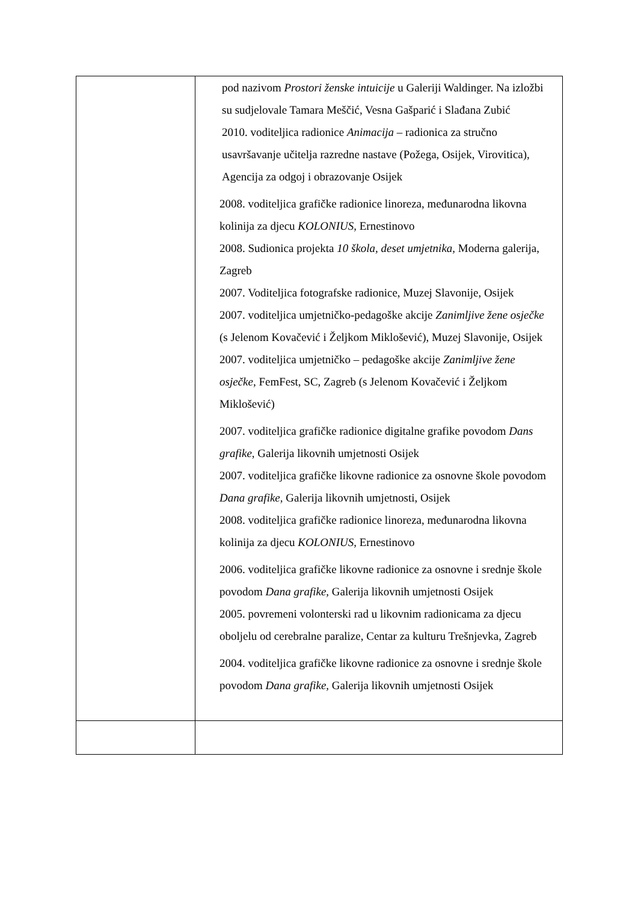| | pod nazivom Prostori ženske intuicije u Galeriji Waldinger. Na izložbi su sudjelovale Tamara Meščić, Vesna Gašparić i Slađana Zubić 2010. voditeljica radionice Animacija – radionica za stručno usavršavanje učitelja razredne nastave (Požega, Osijek, Virovitica), Agencija za odgoj i obrazovanje Osijek 2008. voditeljica grafičke radionice linoreza, međunarodna likovna kolinija za djecu KOLONIUS, Ernestinovo 2008. Sudionica projekta 10 škola, deset umjetnika, Moderna galerija, Zagreb 2007. Voditeljica fotografske radionice, Muzej Slavonije, Osijek 2007. voditeljica umjetničko-pedagoške akcije Zanimljive žene osječke (s Jelenom Kovačević i Željkom Miklošević), Muzej Slavonije, Osijek 2007. voditeljica umjetničko – pedagoške akcije Zanimljive žene osječke , FemFest, SC, Zagreb (s Jelenom Kovačević i Željkom Miklošević) 2007. voditeljica grafičke radionice digitalne grafike povodom Dans grafike , Galerija likovnih umjetnosti Osijek 2007. voditeljica grafičke likovne radionice za osnovne škole povodom Dana grafike, Galerija likovnih umjetnosti, Osijek 2008. voditeljica grafičke radionice linoreza, međunarodna likovna kolinija za djecu KOLONIUS, Ernestinovo 2006. voditeljica grafičke likovne radionice za osnovne i srednje škole povodom Dana grafike, Galerija likovnih umjetnosti Osijek 2005. povremeni volonterski rad u likovnim radionicama za djecu oboljelu od cerebralne paralize, Centar za kulturu Trešnjevka, Zagreb 2004. voditeljica grafičke likovne radionice za osnovne i srednje škole povodom Dana grafike, Galerija likovnih umjetnosti Osijek |